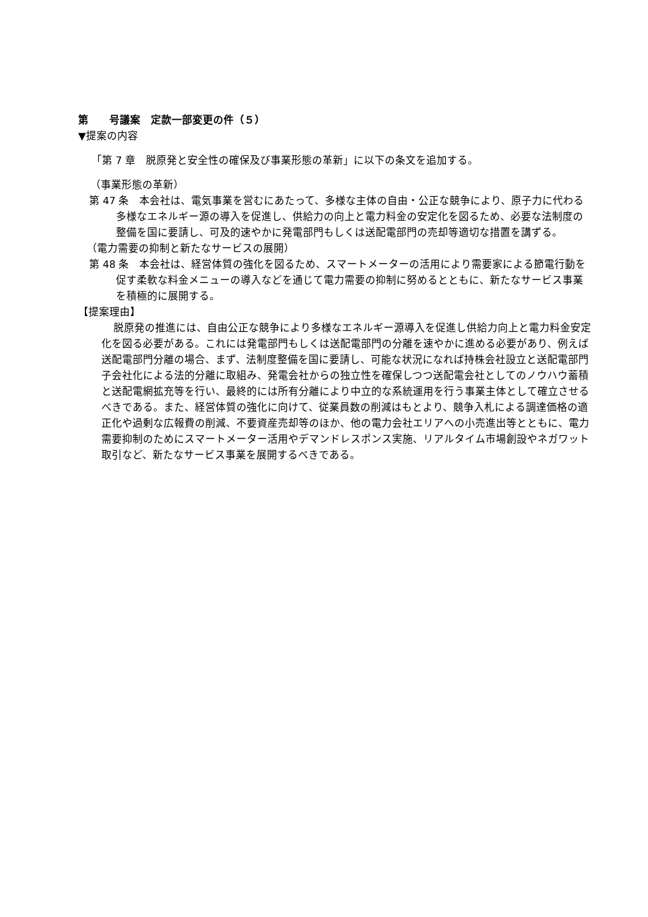第　　号議案　定款一部変更の件（５）
▼提案の内容
「第 7 章　脱原発と安全性の確保及び事業形態の革新」に以下の条文を追加する。
（事業形態の革新）
第 47 条　本会社は、電気事業を営むにあたって、多様な主体の自由・公正な競争により、原子力に代わる多様なエネルギー源の導入を促進し、供給力の向上と電力料金の安定化を図るため、必要な法制度の整備を国に要請し、可及的速やかに発電部門もしくは送配電部門の売却等適切な措置を講ずる。
（電力需要の抑制と新たなサービスの展開）
第 48 条　本会社は、経営体質の強化を図るため、スマートメーターの活用により需要家による節電行動を促す柔軟な料金メニューの導入などを通じて電力需要の抑制に努めるとともに、新たなサービス事業を積極的に展開する。
【提案理由】
脱原発の推進には、自由公正な競争により多様なエネルギー源導入を促進し供給力向上と電力料金安定化を図る必要がある。これには発電部門もしくは送配電部門の分離を速やかに進める必要があり、例えば送配電部門分離の場合、まず、法制度整備を国に要請し、可能な状況になれば持株会社設立と送配電部門子会社化による法的分離に取組み、発電会社からの独立性を確保しつつ送配電会社としてのノウハウ蓄積と送配電網拡充等を行い、最終的には所有分離により中立的な系統運用を行う事業主体として確立させるべきである。また、経営体質の強化に向けて、従業員数の削減はもとより、競争入札による調達価格の適正化や過剰な広報費の削減、不要資産売却等のほか、他の電力会社エリアへの小売進出等とともに、電力需要抑制のためにスマートメーター活用やデマンドレスポンス実施、リアルタイム市場創設やネガワット取引など、新たなサービス事業を展開するべきである。